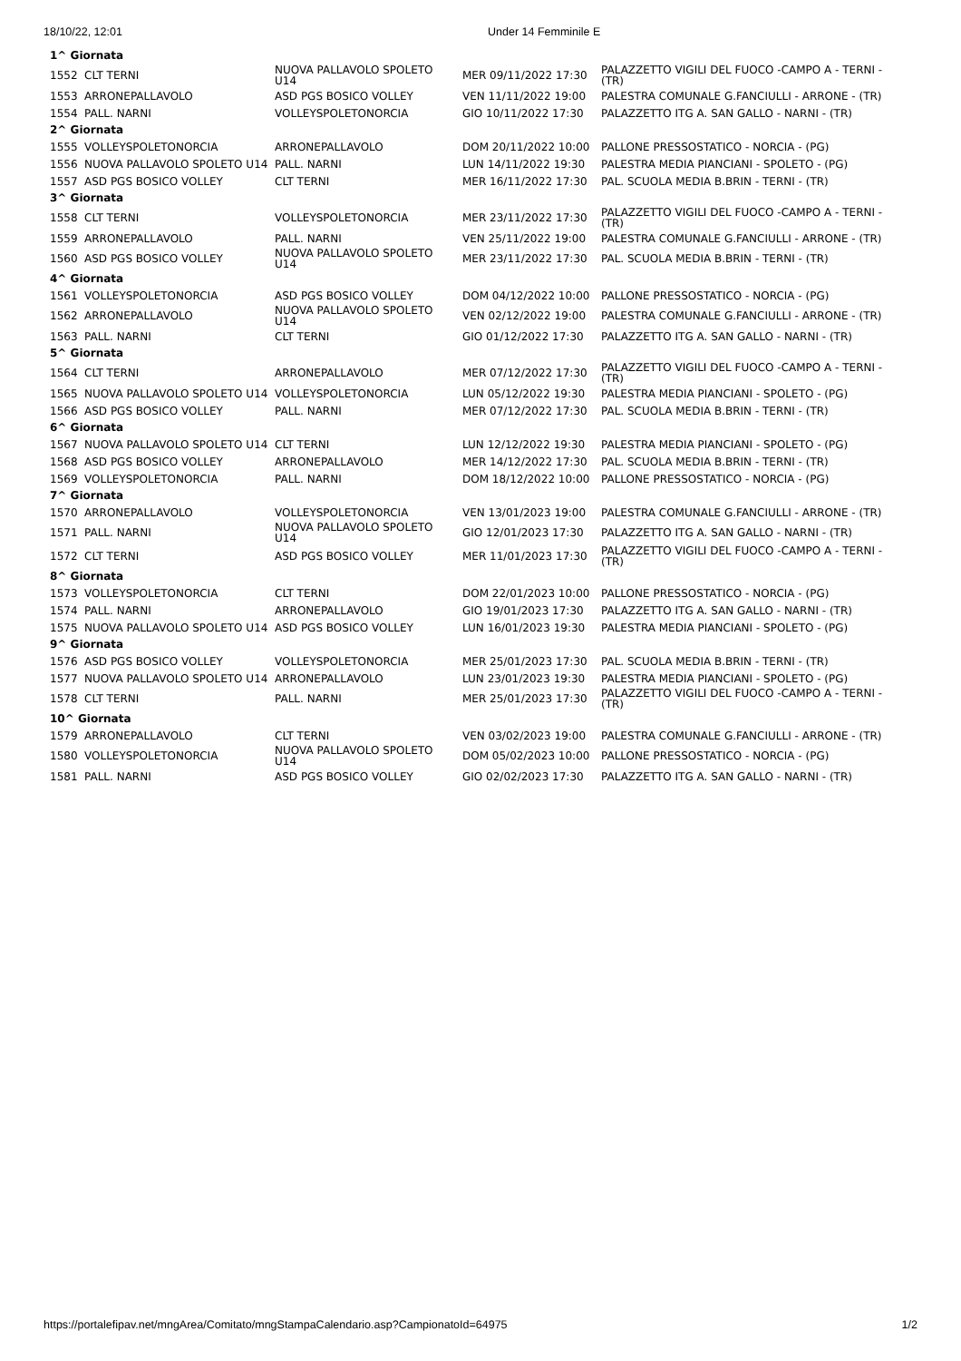18/10/22, 12:01 Under 14 Femminile E
| 1^ Giornata | | | | |
| 1552 | CLT TERNI | NUOVA PALLAVOLO SPOLETO U14 | MER 09/11/2022 17:30 | PALAZZETTO VIGILI DEL FUOCO -CAMPO A - TERNI - (TR) |
| 1553 | ARRONEPALLAVOLO | ASD PGS BOSICO VOLLEY | VEN 11/11/2022 19:00 | PALESTRA COMUNALE G.FANCIULLI - ARRONE - (TR) |
| 1554 | PALL. NARNI | VOLLEYSPOLETONORCIA | GIO 10/11/2022 17:30 | PALAZZETTO ITG A. SAN GALLO - NARNI - (TR) |
| 2^ Giornata | | | | |
| 1555 | VOLLEYSPOLETONORCIA | ARRONEPALLAVOLO | DOM 20/11/2022 10:00 | PALLONE PRESSOSTATICO - NORCIA - (PG) |
| 1556 | NUOVA PALLAVOLO SPOLETO U14 | PALL. NARNI | LUN 14/11/2022 19:30 | PALESTRA MEDIA PIANCIANI - SPOLETO - (PG) |
| 1557 | ASD PGS BOSICO VOLLEY | CLT TERNI | MER 16/11/2022 17:30 | PAL. SCUOLA MEDIA B.BRIN - TERNI - (TR) |
| 3^ Giornata | | | | |
| 1558 | CLT TERNI | VOLLEYSPOLETONORCIA | MER 23/11/2022 17:30 | PALAZZETTO VIGILI DEL FUOCO -CAMPO A - TERNI - (TR) |
| 1559 | ARRONEPALLAVOLO | PALL. NARNI | VEN 25/11/2022 19:00 | PALESTRA COMUNALE G.FANCIULLI - ARRONE - (TR) |
| 1560 | ASD PGS BOSICO VOLLEY | NUOVA PALLAVOLO SPOLETO U14 | MER 23/11/2022 17:30 | PAL. SCUOLA MEDIA B.BRIN - TERNI - (TR) |
| 4^ Giornata | | | | |
| 1561 | VOLLEYSPOLETONORCIA | ASD PGS BOSICO VOLLEY | DOM 04/12/2022 10:00 | PALLONE PRESSOSTATICO - NORCIA - (PG) |
| 1562 | ARRONEPALLAVOLO | NUOVA PALLAVOLO SPOLETO U14 | VEN 02/12/2022 19:00 | PALESTRA COMUNALE G.FANCIULLI - ARRONE - (TR) |
| 1563 | PALL. NARNI | CLT TERNI | GIO 01/12/2022 17:30 | PALAZZETTO ITG A. SAN GALLO - NARNI - (TR) |
| 5^ Giornata | | | | |
| 1564 | CLT TERNI | ARRONEPALLAVOLO | MER 07/12/2022 17:30 | PALAZZETTO VIGILI DEL FUOCO -CAMPO A - TERNI - (TR) |
| 1565 | NUOVA PALLAVOLO SPOLETO U14 | VOLLEYSPOLETONORCIA | LUN 05/12/2022 19:30 | PALESTRA MEDIA PIANCIANI - SPOLETO - (PG) |
| 1566 | ASD PGS BOSICO VOLLEY | PALL. NARNI | MER 07/12/2022 17:30 | PAL. SCUOLA MEDIA B.BRIN - TERNI - (TR) |
| 6^ Giornata | | | | |
| 1567 | NUOVA PALLAVOLO SPOLETO U14 | CLT TERNI | LUN 12/12/2022 19:30 | PALESTRA MEDIA PIANCIANI - SPOLETO - (PG) |
| 1568 | ASD PGS BOSICO VOLLEY | ARRONEPALLAVOLO | MER 14/12/2022 17:30 | PAL. SCUOLA MEDIA B.BRIN - TERNI - (TR) |
| 1569 | VOLLEYSPOLETONORCIA | PALL. NARNI | DOM 18/12/2022 10:00 | PALLONE PRESSOSTATICO - NORCIA - (PG) |
| 7^ Giornata | | | | |
| 1570 | ARRONEPALLAVOLO | VOLLEYSPOLETONORCIA | VEN 13/01/2023 19:00 | PALESTRA COMUNALE G.FANCIULLI - ARRONE - (TR) |
| 1571 | PALL. NARNI | NUOVA PALLAVOLO SPOLETO U14 | GIO 12/01/2023 17:30 | PALAZZETTO ITG A. SAN GALLO - NARNI - (TR) |
| 1572 | CLT TERNI | ASD PGS BOSICO VOLLEY | MER 11/01/2023 17:30 | PALAZZETTO VIGILI DEL FUOCO -CAMPO A - TERNI - (TR) |
| 8^ Giornata | | | | |
| 1573 | VOLLEYSPOLETONORCIA | CLT TERNI | DOM 22/01/2023 10:00 | PALLONE PRESSOSTATICO - NORCIA - (PG) |
| 1574 | PALL. NARNI | ARRONEPALLAVOLO | GIO 19/01/2023 17:30 | PALAZZETTO ITG A. SAN GALLO - NARNI - (TR) |
| 1575 | NUOVA PALLAVOLO SPOLETO U14 | ASD PGS BOSICO VOLLEY | LUN 16/01/2023 19:30 | PALESTRA MEDIA PIANCIANI - SPOLETO - (PG) |
| 9^ Giornata | | | | |
| 1576 | ASD PGS BOSICO VOLLEY | VOLLEYSPOLETONORCIA | MER 25/01/2023 17:30 | PAL. SCUOLA MEDIA B.BRIN - TERNI - (TR) |
| 1577 | NUOVA PALLAVOLO SPOLETO U14 | ARRONEPALLAVOLO | LUN 23/01/2023 19:30 | PALESTRA MEDIA PIANCIANI - SPOLETO - (PG) |
| 1578 | CLT TERNI | PALL. NARNI | MER 25/01/2023 17:30 | PALAZZETTO VIGILI DEL FUOCO -CAMPO A - TERNI - (TR) |
| 10^ Giornata | | | | |
| 1579 | ARRONEPALLAVOLO | CLT TERNI | VEN 03/02/2023 19:00 | PALESTRA COMUNALE G.FANCIULLI - ARRONE - (TR) |
| 1580 | VOLLEYSPOLETONORCIA | NUOVA PALLAVOLO SPOLETO U14 | DOM 05/02/2023 10:00 | PALLONE PRESSOSTATICO - NORCIA - (PG) |
| 1581 | PALL. NARNI | ASD PGS BOSICO VOLLEY | GIO 02/02/2023 17:30 | PALAZZETTO ITG A. SAN GALLO - NARNI - (TR) |
https://portalefipav.net/mngArea/Comitato/mngStampaCalendario.asp?CampionatoId=64975 1/2